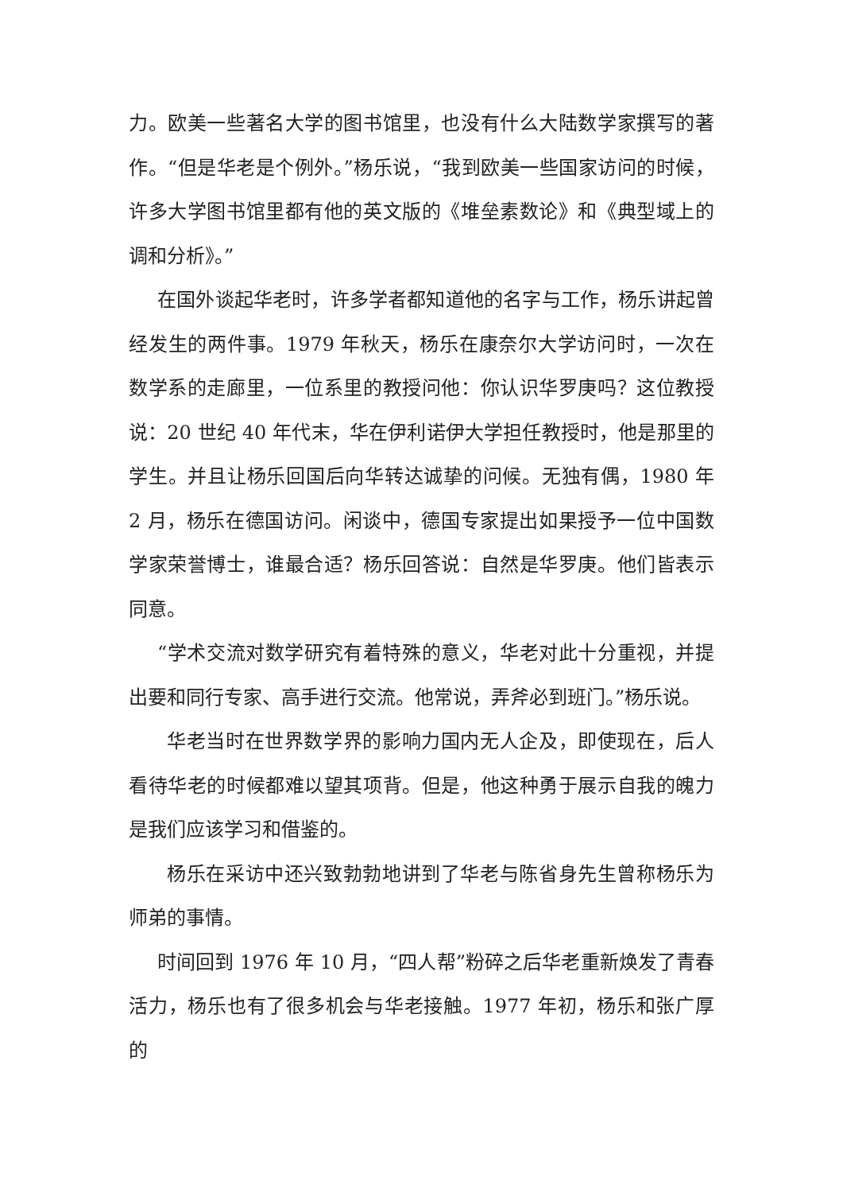力。欧美一些著名大学的图书馆里，也没有什么大陆数学家撰写的著作。“但是华老是个例外。”杨乐说，“我到欧美一些国家访问的时候，许多大学图书馆里都有他的英文版的《堆垒素数论》和《典型域上的调和分析》。”
在国外谈起华老时，许多学者都知道他的名字与工作，杨乐讲起曾经发生的两件事。1979 年秋天，杨乐在康奈尔大学访问时，一次在数学系的走廊里，一位系里的教授问他：你认识华罗庚吗？这位教授说：20 世纪 40 年代末，华在伊利诺伊大学担任教授时，他是那里的学生。并且让杨乐回国后向华转达诚挚的问候。无独有偶，1980 年 2 月，杨乐在德国访问。闲谈中，德国专家提出如果授予一位中国数学家荣誉博士，谁最合适？杨乐回答说：自然是华罗庚。他们皆表示同意。
“学术交流对数学研究有着特殊的意义，华老对此十分重视，并提出要和同行专家、高手进行交流。他常说，弄斧必到班门。”杨乐说。
华老当时在世界数学界的影响力国内无人企及，即使现在，后人看待华老的时候都难以望其项背。但是，他这种勇于展示自我的魄力是我们应该学习和借鉴的。
杨乐在采访中还兴致勃勃地讲到了华老与陈省身先生曾称杨乐为师弟的事情。
时间回到 1976 年 10 月，“四人帮”粉碎之后华老重新焕发了青春活力，杨乐也有了很多机会与华老接触。1977 年初，杨乐和张广厚的